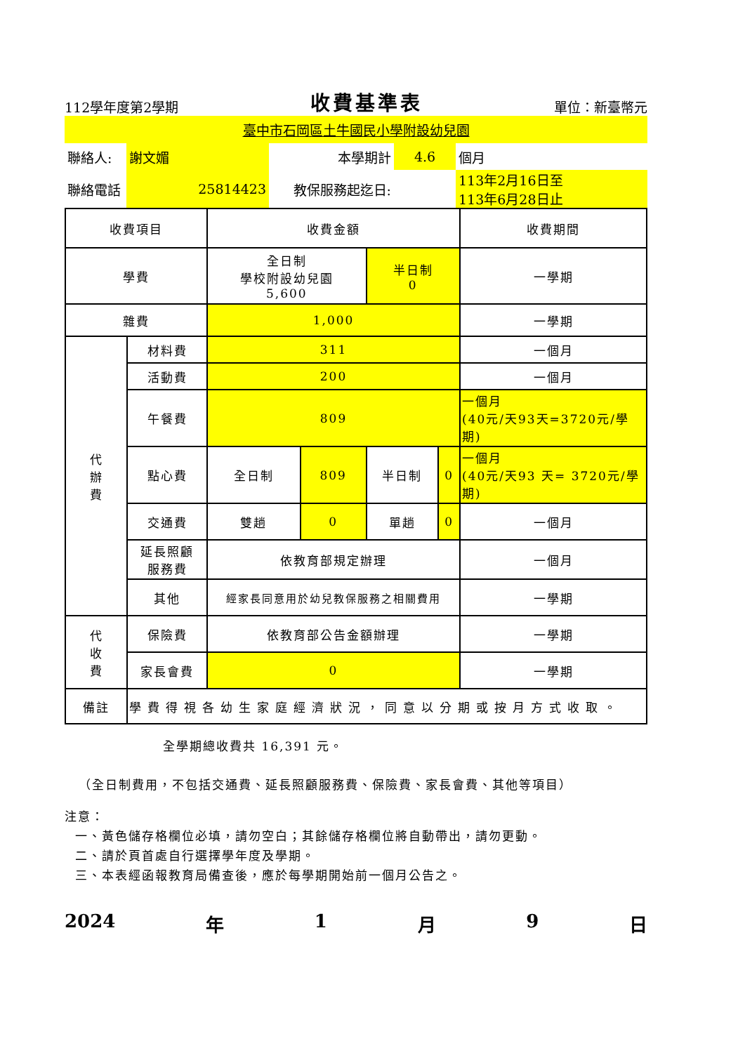112學年度第2學期 收費基準表 單位：新臺幣元
臺中市石岡區土牛國民小學附設幼兒園
| 聯絡人: | 謝文媚 | 本學期計 | 4.6 | 個月 |
| 聯絡電話 | 25814423 | 教保服務起迄日: | | 113年2月16日至 113年6月28日止 |
| 收費項目 | | 收費金額 | | | | 收費期間 |
| 學費 | | 全日制 學校附設幼兒園 5,600 | | 半日制 0 | | 一學期 |
| 雜費 | | 1,000 | | | | 一學期 |
| 代 辦 費 | 材料費 | 311 | | | | 一個月 |
| | 活動費 | 200 | | | | 一個月 |
| | 午餐費 | 809 | | | | 一個月 (40元/天93天=3720元/學期) |
| | 點心費 | 全日制 | 809 | 半日制 | 0 | 一個月 (40元/天93 天= 3720元/學期) |
| | 交通費 | 雙趟 | 0 | 單趟 | 0 | 一個月 |
| | 延長照顧 服務費 | 依教育部規定辦理 | | | | 一個月 |
| | 其他 | 經家長同意用於幼兒教保服務之相關費用 | | | | 一學期 |
| 代 收 費 | 保險費 | 依教育部公告金額辦理 | | | | 一學期 |
| | 家長會費 | 0 | | | | 一學期 |
| 備註 | 學費得視各幼生家庭經濟狀況，同意以分期或按月方式收取。 | | | | | |
全學期總收費共 16,391 元。
（全日制費用，不包括交通費、延長照顧服務費、保險費、家長會費、其他等項目）
注意：
一、黃色儲存格欄位必填，請勿空白；其餘儲存格欄位將自動帶出，請勿更動。
二、請於頁首處自行選擇學年度及學期。
三、本表經函報教育局備查後，應於每學期開始前一個月公告之。
2024 年 1 月 9 日